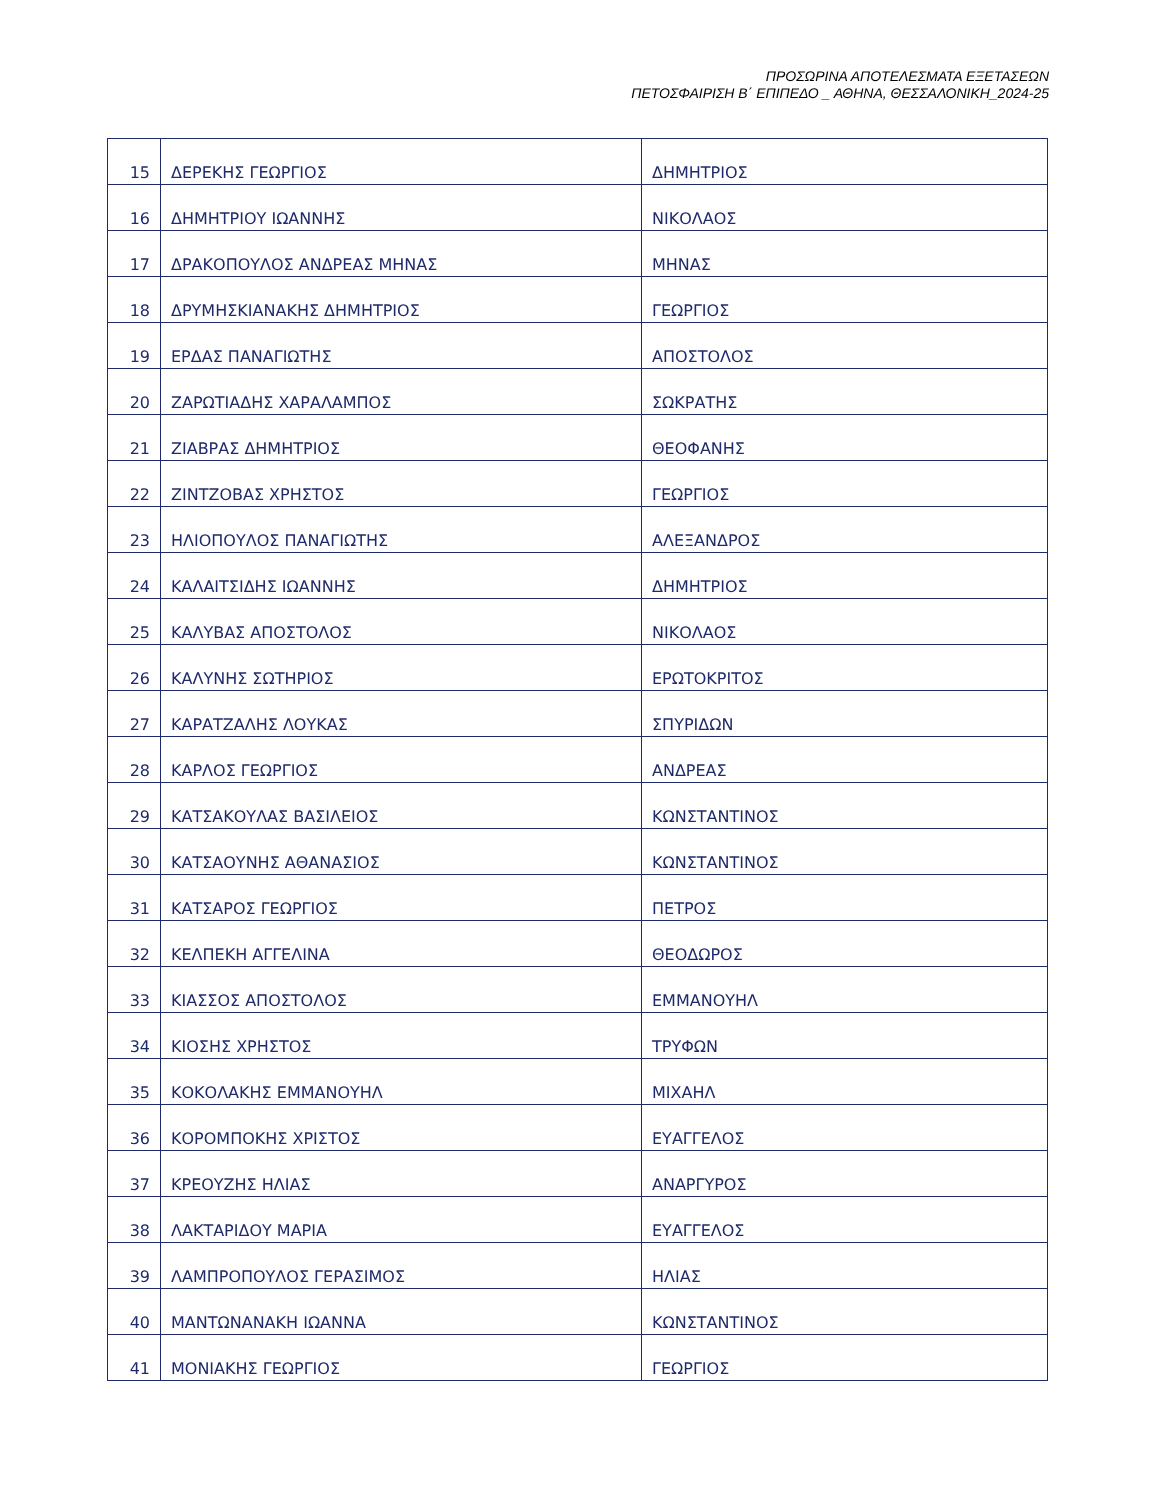ΠΡΟΣΩΡΙΝΑ ΑΠΟΤΕΛΕΣΜΑΤΑ ΕΞΕΤΑΣΕΩΝ
ΠΕΤΟΣΦΑΙΡΙΣΗ Β΄ ΕΠΙΠΕΔΟ _ ΑΘΗΝΑ, ΘΕΣΣΑΛΟΝΙΚΗ_2024-25
| 15 | ΔΕΡΕΚΗΣ ΓΕΩΡΓΙΟΣ | ΔΗΜΗΤΡΙΟΣ |
| 16 | ΔΗΜΗΤΡΙΟΥ ΙΩΑΝΝΗΣ | ΝΙΚΟΛΑΟΣ |
| 17 | ΔΡΑΚΟΠΟΥΛΟΣ ΑΝΔΡΕΑΣ ΜΗΝΑΣ | ΜΗΝΑΣ |
| 18 | ΔΡΥΜΗΣΚΙΑΝΑΚΗΣ ΔΗΜΗΤΡΙΟΣ | ΓΕΩΡΓΙΟΣ |
| 19 | ΕΡΔΑΣ ΠΑΝΑΓΙΩΤΗΣ | ΑΠΟΣΤΟΛΟΣ |
| 20 | ΖΑΡΩΤΙΑΔΗΣ ΧΑΡΑΛΑΜΠΟΣ | ΣΩΚΡΑΤΗΣ |
| 21 | ΖΙΑΒΡΑΣ ΔΗΜΗΤΡΙΟΣ | ΘΕΟΦΑΝΗΣ |
| 22 | ΖΙΝΤΖΟΒΑΣ ΧΡΗΣΤΟΣ | ΓΕΩΡΓΙΟΣ |
| 23 | ΗΛΙΟΠΟΥΛΟΣ ΠΑΝΑΓΙΩΤΗΣ | ΑΛΕΞΑΝΔΡΟΣ |
| 24 | ΚΑΛΑΙΤΣΙΔΗΣ ΙΩΑΝΝΗΣ | ΔΗΜΗΤΡΙΟΣ |
| 25 | ΚΑΛΥΒΑΣ ΑΠΟΣΤΟΛΟΣ | ΝΙΚΟΛΑΟΣ |
| 26 | ΚΑΛΥΝΗΣ ΣΩΤΗΡΙΟΣ | ΕΡΩΤΟΚΡΙΤΟΣ |
| 27 | ΚΑΡΑΤΖΑΛΗΣ ΛΟΥΚΑΣ | ΣΠΥΡΙΔΩΝ |
| 28 | ΚΑΡΛΟΣ ΓΕΩΡΓΙΟΣ | ΑΝΔΡΕΑΣ |
| 29 | ΚΑΤΣΑΚΟΥΛΑΣ ΒΑΣΙΛΕΙΟΣ | ΚΩΝΣΤΑΝΤΙΝΟΣ |
| 30 | ΚΑΤΣΑΟΥΝΗΣ ΑΘΑΝΑΣΙΟΣ | ΚΩΝΣΤΑΝΤΙΝΟΣ |
| 31 | ΚΑΤΣΑΡΟΣ ΓΕΩΡΓΙΟΣ | ΠΕΤΡΟΣ |
| 32 | ΚΕΛΠΕΚΗ ΑΓΓΕΛΙΝΑ | ΘΕΟΔΩΡΟΣ |
| 33 | ΚΙΑΣΣΟΣ ΑΠΟΣΤΟΛΟΣ | ΕΜΜΑΝΟΥΗΛ |
| 34 | ΚΙΟΣΗΣ ΧΡΗΣΤΟΣ | ΤΡΥΦΩΝ |
| 35 | ΚΟΚΟΛΑΚΗΣ ΕΜΜΑΝΟΥΗΛ | ΜΙΧΑΗΛ |
| 36 | ΚΟΡΟΜΠΟΚΗΣ ΧΡΙΣΤΟΣ | ΕΥΑΓΓΕΛΟΣ |
| 37 | ΚΡΕΟΥΖΗΣ ΗΛΙΑΣ | ΑΝΑΡΓΥΡΟΣ |
| 38 | ΛΑΚΤΑΡΙΔΟΥ ΜΑΡΙΑ | ΕΥΑΓΓΕΛΟΣ |
| 39 | ΛΑΜΠΡΟΠΟΥΛΟΣ ΓΕΡΑΣΙΜΟΣ | ΗΛΙΑΣ |
| 40 | ΜΑΝΤΩΝΑΝΑΚΗ ΙΩΑΝΝΑ | ΚΩΝΣΤΑΝΤΙΝΟΣ |
| 41 | ΜΟΝΙΑΚΗΣ ΓΕΩΡΓΙΟΣ | ΓΕΩΡΓΙΟΣ |